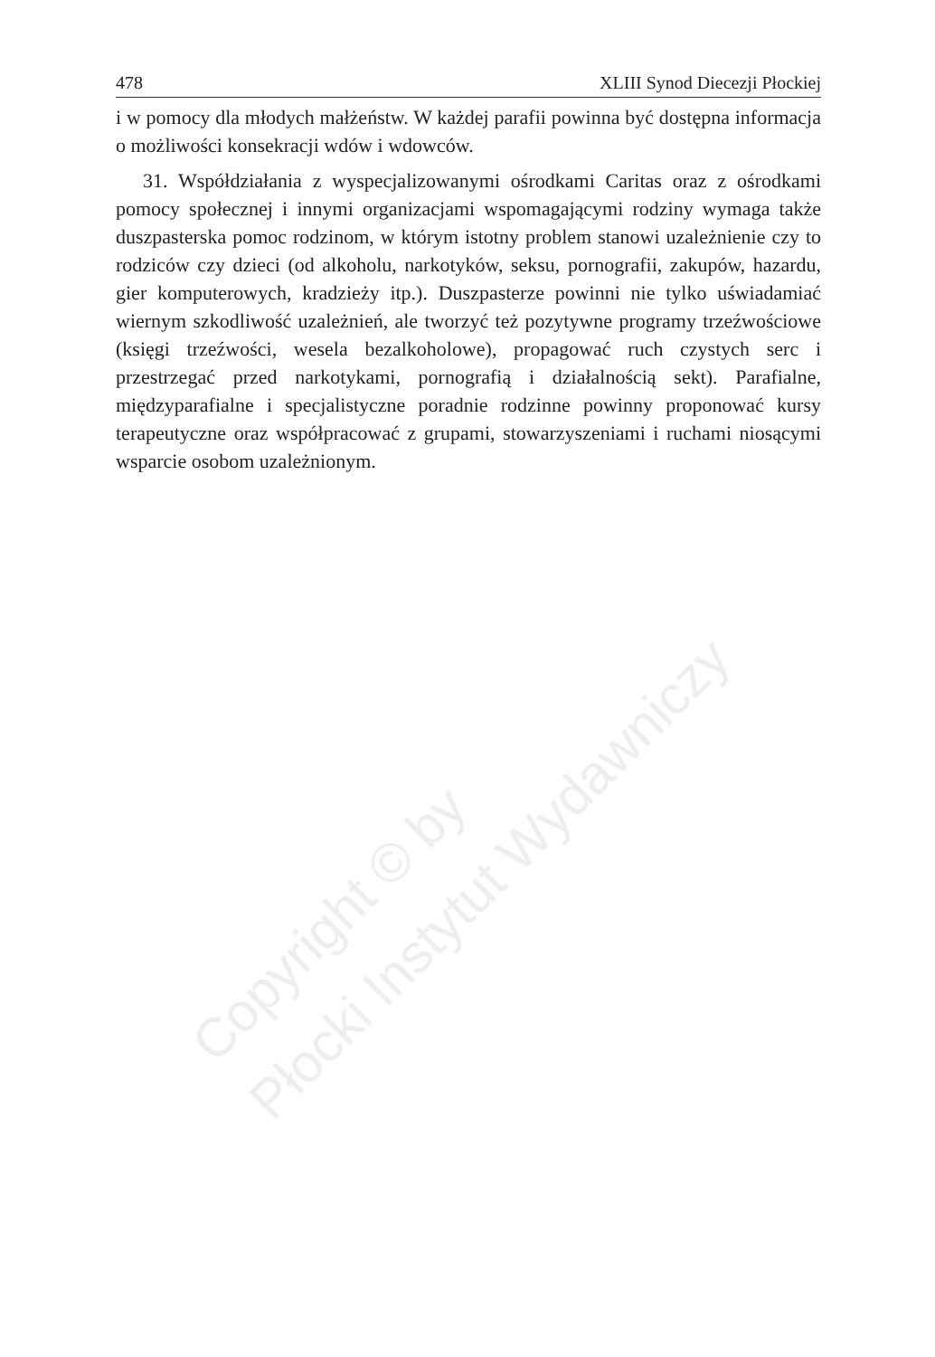Copyright © by
Płocki Instytut Wydawniczy
478 XLIII Synod Diecezji Płockiej
i w pomocy dla młodych małżeństw. W każdej parafii powinna być dostępna informacja o możliwości konsekracji wdów i wdowców.
31. Współdziałania z wyspecjalizowanymi ośrodkami Caritas oraz z ośrodkami pomocy społecznej i innymi organizacjami wspomagającymi rodziny wymaga także duszpasterska pomoc rodzinom, w którym istotny problem stanowi uzależnienie czy to rodziców czy dzieci (od alkoholu, narkotyków, seksu, pornografii, zakupów, hazardu, gier komputerowych, kradzieży itp.). Duszpasterze powinni nie tylko uświadamiać wiernym szkodliwość uzależnień, ale tworzyć też pozytywne programy trzeźwościowe (księgi trzeźwości, wesela bezalkoholowe), propagować ruch czystych serc i przestrzegać przed narkotykami, pornografią i działalnością sekt). Parafialne, międzyparafialne i specjalistyczne poradnie rodzinne powinny proponować kursy terapeutyczne oraz współpracować z grupami, stowarzyszeniami i ruchami niosącymi wsparcie osobom uzależnionym.